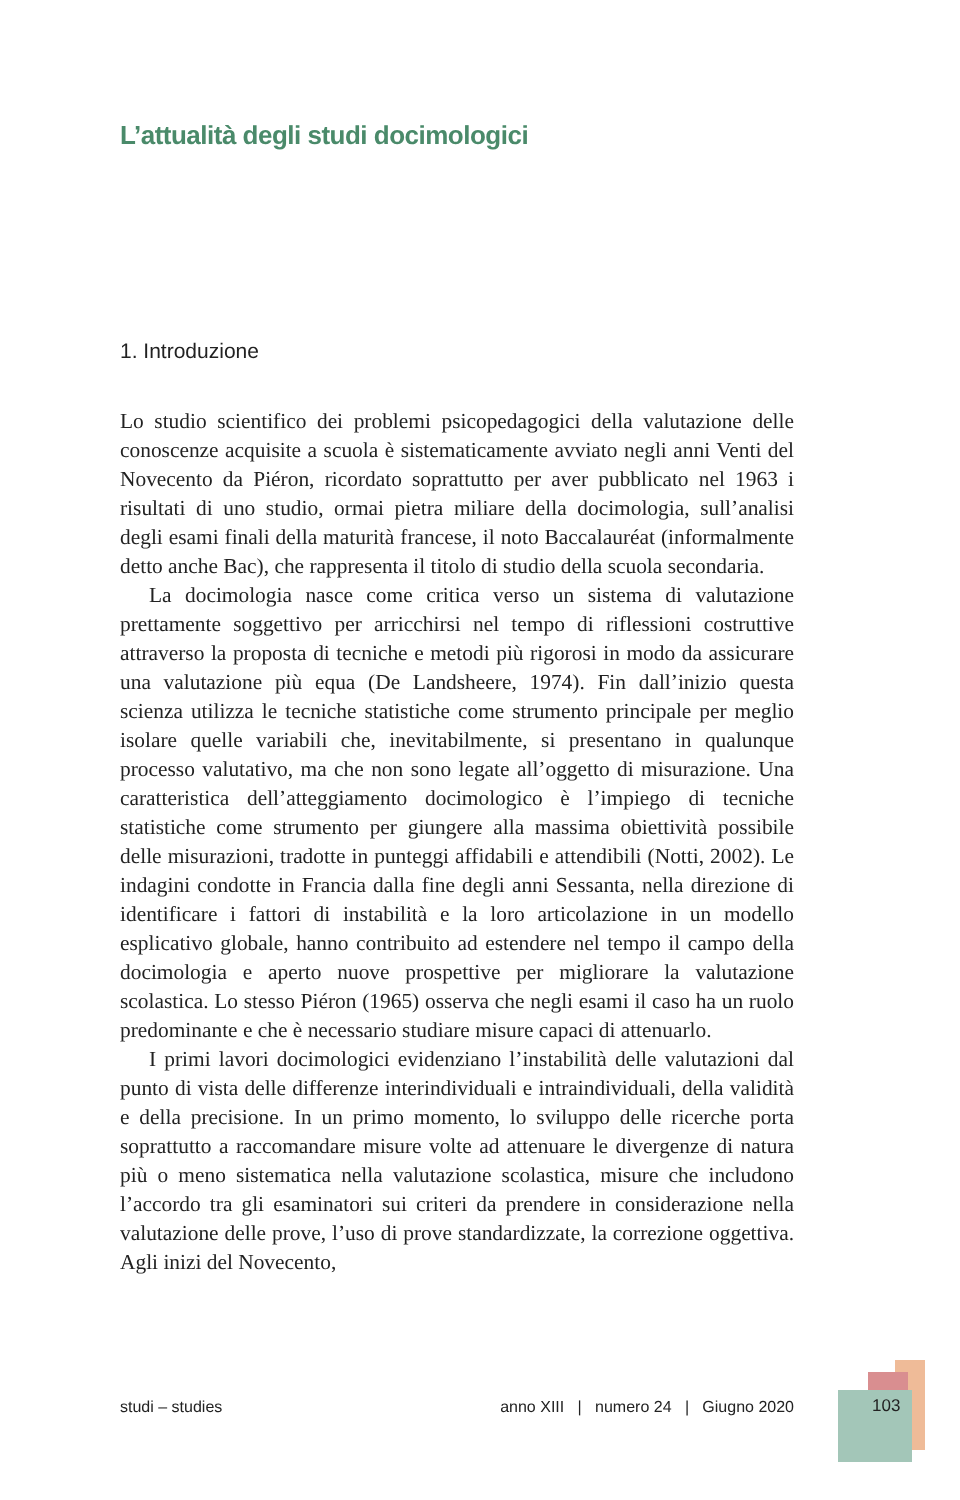L’attualità degli studi docimologici
1. Introduzione
Lo studio scientifico dei problemi psicopedagogici della valutazione delle conoscenze acquisite a scuola è sistematicamente avviato negli anni Venti del Novecento da Piéron, ricordato soprattutto per aver pubblicato nel 1963 i risultati di uno studio, ormai pietra miliare della docimologia, sull’analisi degli esami finali della maturità francese, il noto Baccalauréat (informalmente detto anche Bac), che rappresenta il titolo di studio della scuola secondaria.
La docimologia nasce come critica verso un sistema di valutazione prettamente soggettivo per arricchirsi nel tempo di riflessioni costruttive attraverso la proposta di tecniche e metodi più rigorosi in modo da assicurare una valutazione più equa (De Landsheere, 1974). Fin dall’inizio questa scienza utilizza le tecniche statistiche come strumento principale per meglio isolare quelle variabili che, inevitabilmente, si presentano in qualunque processo valutativo, ma che non sono legate all’oggetto di misurazione. Una caratteristica dell’atteggiamento docimologico è l’impiego di tecniche statistiche come strumento per giungere alla massima obiettività possibile delle misurazioni, tradotte in punteggi affidabili e attendibili (Notti, 2002). Le indagini condotte in Francia dalla fine degli anni Sessanta, nella direzione di identificare i fattori di instabilità e la loro articolazione in un modello esplicativo globale, hanno contribuito ad estendere nel tempo il campo della docimologia e aperto nuove prospettive per migliorare la valutazione scolastica. Lo stesso Piéron (1965) osserva che negli esami il caso ha un ruolo predominante e che è necessario studiare misure capaci di attenuarlo.
I primi lavori docimologici evidenziano l’instabilità delle valutazioni dal punto di vista delle differenze interindividuali e intraindividuali, della validità e della precisione. In un primo momento, lo sviluppo delle ricerche porta soprattutto a raccomandare misure volte ad attenuare le divergenze di natura più o meno sistematica nella valutazione scolastica, misure che includono l’accordo tra gli esaminatori sui criteri da prendere in considerazione nella valutazione delle prove, l’uso di prove standardizzate, la correzione oggettiva. Agli inizi del Novecento,
studi – studies anno XIII | numero 24 | Giugno 2020 103